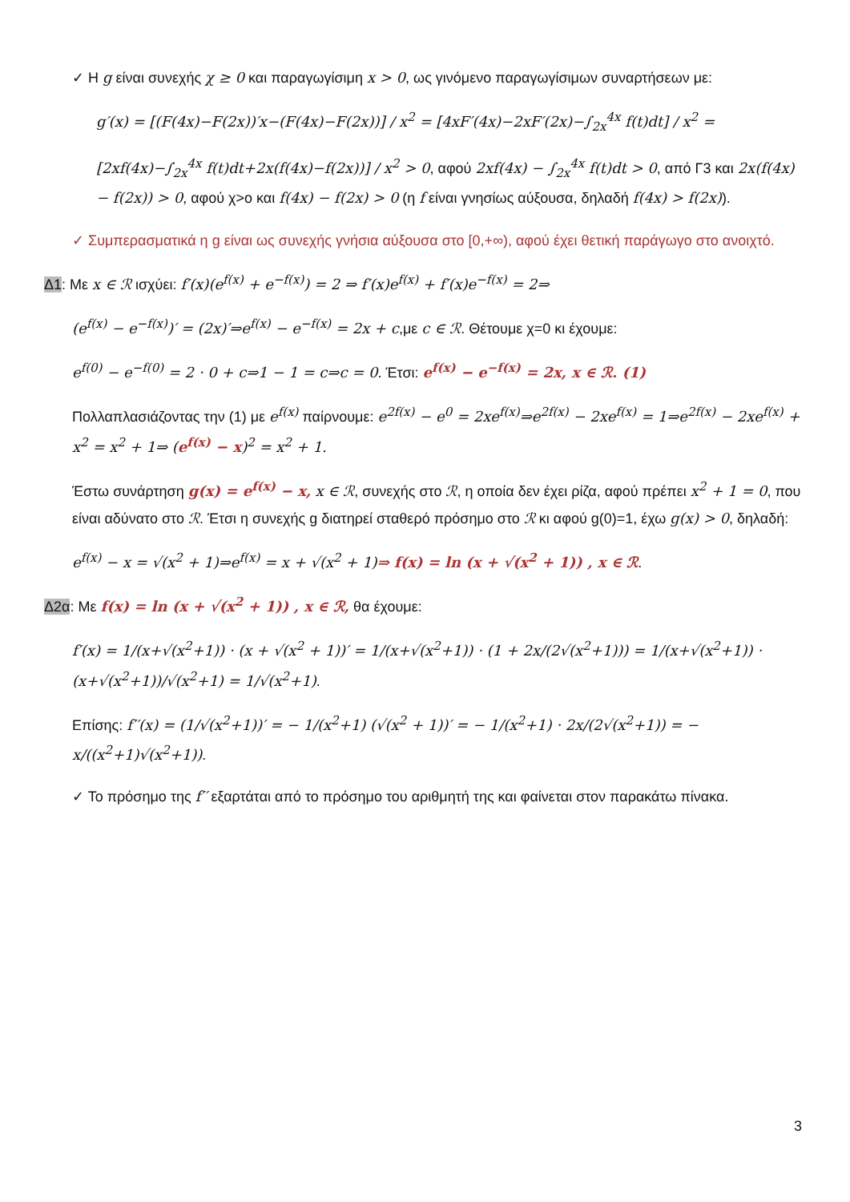✓ Η g είναι συνεχής χ ≥ 0 και παραγωγίσιμη x > 0, ως γινόμενο παραγωγίσιμων συναρτήσεων με:
g′(x) = [(F(4x)−F(2x))′x−(F(4x)−F(2x))] / x<sup>2</sup> = [4xF′(4x)−2xF′(2x)−∫<sub>2x</sub><sup>4x</sup> f(t)dt] / x<sup>2</sup> =
[2xf(4x)−∫<sub>2x</sub><sup>4x</sup> f(t)dt+2x(f(4x)−f(2x))] / x<sup>2</sup> > 0, αφού 2xf(4x) − ∫<sub>2x</sub><sup>4x</sup> f(t)dt > 0, από Γ3 και 2x(f(4x) − f(2x)) > 0, αφού χ>ο και f(4x) − f(2x) > 0 (η f είναι γνησίως αύξουσα, δηλαδή f(4x) > f(2x)).
✓ Συμπερασματικά η g είναι ως συνεχής γνήσια αύξουσα στο [0,+∞), αφού έχει θετική παράγωγο στο ανοιχτό.
Δ1: Με x ∈ ℛ ισχύει: f′(x)(e<sup>f(x)</sup> + e<sup>−f(x)</sup>) = 2 ⇒ f′(x)e<sup>f(x)</sup> + f′(x)e<sup>−f(x)</sup> = 2⇒
(e<sup>f(x)</sup> − e<sup>−f(x)</sup>)′ = (2x)′⇒e<sup>f(x)</sup> − e<sup>−f(x)</sup> = 2x + c,με c ∈ ℛ. Θέτουμε χ=0 κι έχουμε:
e<sup>f(0)</sup> − e<sup>−f(0)</sup> = 2 · 0 + c⇒1 − 1 = c⇒c = 0. Έτσι: e<sup>f(x)</sup> − e<sup>−f(x)</sup> = 2x, x ∈ ℛ. (1)
Πολλαπλασιάζοντας την (1) με e<sup>f(x)</sup> παίρνουμε: e<sup>2f(x)</sup> − e<sup>0</sup> = 2xe<sup>f(x)</sup>⇒e<sup>2f(x)</sup> − 2xe<sup>f(x)</sup> = 1⇒e<sup>2f(x)</sup> − 2xe<sup>f(x)</sup> + x<sup>2</sup> = x<sup>2</sup> + 1⇒ (e<sup>f(x)</sup> − x)<sup>2</sup> = x<sup>2</sup> + 1.
Έστω συνάρτηση g(x) = e<sup>f(x)</sup> − x, x ∈ ℛ, συνεχής στο ℛ, η οποία δεν έχει ρίζα, αφού πρέπει x<sup>2</sup> + 1 = 0, που είναι αδύνατο στο ℛ. Έτσι η συνεχής g διατηρεί σταθερό πρόσημο στο ℛ κι αφού g(0)=1, έχω g(x) > 0, δηλαδή:
e<sup>f(x)</sup> − x = √(x<sup>2</sup> + 1)⇒e<sup>f(x)</sup> = x + √(x<sup>2</sup> + 1)⇒ f(x) = ln (x + √(x<sup>2</sup> + 1)) , x ∈ ℛ.
Δ2α: Με f(x) = ln (x + √(x<sup>2</sup> + 1)) , x ∈ ℛ, θα έχουμε:
f′(x) = 1/(x+√(x<sup>2</sup>+1)) · (x + √(x<sup>2</sup> + 1))′ = 1/(x+√(x<sup>2</sup>+1)) · (1 + 2x/(2√(x<sup>2</sup>+1))) = 1/(x+√(x<sup>2</sup>+1)) · (x+√(x<sup>2</sup>+1))/√(x<sup>2</sup>+1) = 1/√(x<sup>2</sup>+1).
Επίσης: f′′(x) = (1/√(x<sup>2</sup>+1))′ = − 1/(x<sup>2</sup>+1) (√(x<sup>2</sup> + 1))′ = − 1/(x<sup>2</sup>+1) · 2x/(2√(x<sup>2</sup>+1)) = − x/((x<sup>2</sup>+1)√(x<sup>2</sup>+1)).
✓ Το πρόσημο της f′′ εξαρτάται από το πρόσημο του αριθμητή της και φαίνεται στον παρακάτω πίνακα.
3